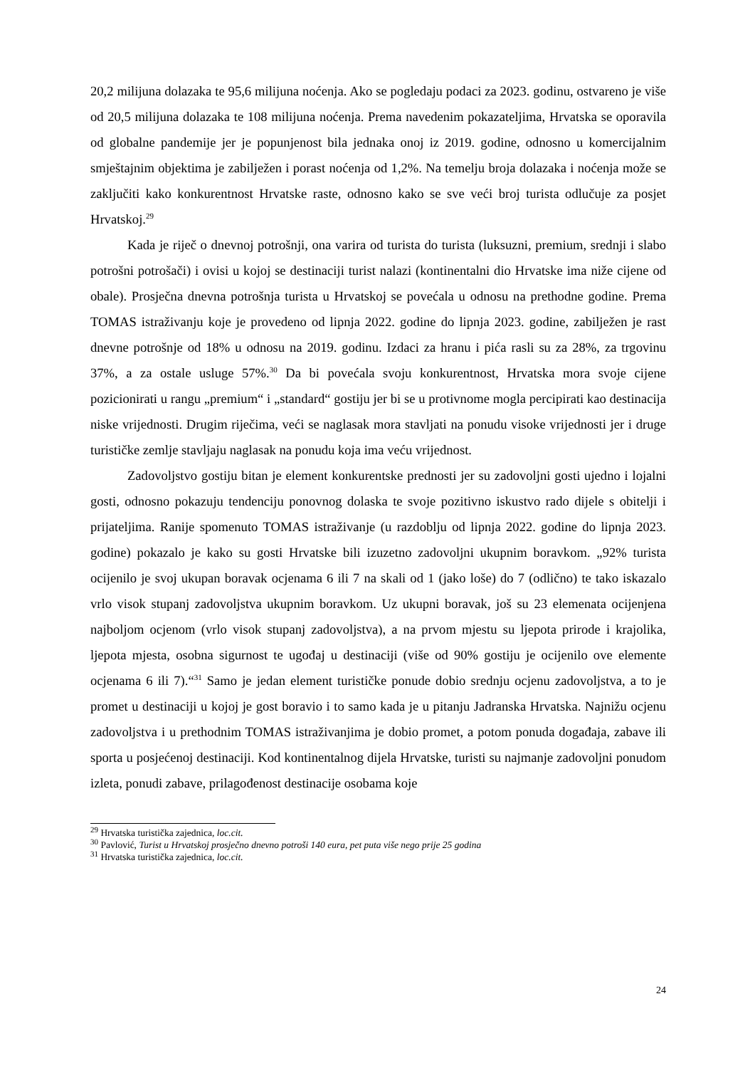20,2 milijuna dolazaka te 95,6 milijuna noćenja. Ako se pogledaju podaci za 2023. godinu, ostvareno je više od 20,5 milijuna dolazaka te 108 milijuna noćenja. Prema navedenim pokazateljima, Hrvatska se oporavila od globalne pandemije jer je popunjenost bila jednaka onoj iz 2019. godine, odnosno u komercijalnim smještajnim objektima je zabilježen i porast noćenja od 1,2%. Na temelju broja dolazaka i noćenja može se zaključiti kako konkurentnost Hrvatske raste, odnosno kako se sve veći broj turista odlučuje za posjet Hrvatskoj.<sup>29</sup>
Kada je riječ o dnevnoj potrošnji, ona varira od turista do turista (luksuzni, premium, srednji i slabo potrošni potrošači) i ovisi u kojoj se destinaciji turist nalazi (kontinentalni dio Hrvatske ima niže cijene od obale). Prosječna dnevna potrošnja turista u Hrvatskoj se povećala u odnosu na prethodne godine. Prema TOMAS istraživanju koje je provedeno od lipnja 2022. godine do lipnja 2023. godine, zabilježen je rast dnevne potrošnje od 18% u odnosu na 2019. godinu. Izdaci za hranu i pića rasli su za 28%, za trgovinu 37%, a za ostale usluge 57%.<sup>30</sup> Da bi povećala svoju konkurentnost, Hrvatska mora svoje cijene pozicionirati u rangu „premium“ i „standard“ gostiju jer bi se u protivnome mogla percipirati kao destinacija niske vrijednosti. Drugim riječima, veći se naglasak mora stavljati na ponudu visoke vrijednosti jer i druge turističke zemlje stavljaju naglasak na ponudu koja ima veću vrijednost.
Zadovoljstvo gostiju bitan je element konkurentske prednosti jer su zadovoljni gosti ujedno i lojalni gosti, odnosno pokazuju tendenciju ponovnog dolaska te svoje pozitivno iskustvo rado dijele s obitelji i prijateljima. Ranije spomenuto TOMAS istraživanje (u razdoblju od lipnja 2022. godine do lipnja 2023. godine) pokazalo je kako su gosti Hrvatske bili izuzetno zadovoljni ukupnim boravkom. „92% turista ocijenilo je svoj ukupan boravak ocjenama 6 ili 7 na skali od 1 (jako loše) do 7 (odlično) te tako iskazalo vrlo visok stupanj zadovoljstva ukupnim boravkom. Uz ukupni boravak, još su 23 elemenata ocijenjena najboljom ocjenom (vrlo visok stupanj zadovoljstva), a na prvom mjestu su ljepota prirode i krajolika, ljepota mjesta, osobna sigurnost te ugođaj u destinaciji (više od 90% gostiju je ocijenilo ove elemente ocjenama 6 ili 7).“<sup>31</sup> Samo je jedan element turističke ponude dobio srednju ocjenu zadovoljstva, a to je promet u destinaciji u kojoj je gost boravio i to samo kada je u pitanju Jadranska Hrvatska. Najnižu ocjenu zadovoljstva i u prethodnim TOMAS istraživanjima je dobio promet, a potom ponuda događaja, zabave ili sporta u posjećenoj destinaciji. Kod kontinentalnog dijela Hrvatske, turisti su najmanje zadovoljni ponudom izleta, ponudi zabave, prilagođenost destinacije osobama koje
<sup>29</sup> Hrvatska turistička zajednica, loc.cit.
<sup>30</sup> Pavlović, Turist u Hrvatskoj prosječno dnevno potroši 140 eura, pet puta više nego prije 25 godina
<sup>31</sup> Hrvatska turistička zajednica, loc.cit.
24